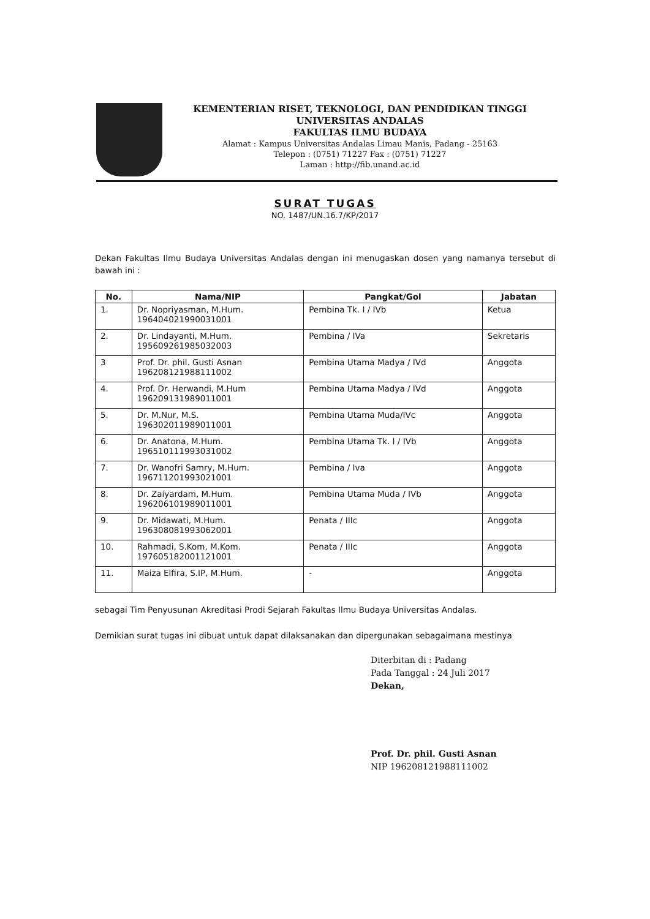KEMENTERIAN RISET, TEKNOLOGI, DAN PENDIDIKAN TINGGI
UNIVERSITAS ANDALAS
FAKULTAS ILMU BUDAYA
Alamat : Kampus Universitas Andalas Limau Manis, Padang - 25163
Telepon : (0751) 71227 Fax : (0751) 71227
Laman : http://fib.unand.ac.id
SURAT TUGAS
NO. 1487/UN.16.7/KP/2017
Dekan Fakultas Ilmu Budaya Universitas Andalas dengan ini menugaskan dosen yang namanya tersebut di bawah ini :
| No. | Nama/NIP | Pangkat/Gol | Jabatan |
| --- | --- | --- | --- |
| 1. | Dr. Nopriyasman, M.Hum. 196404021990031001 | Pembina Tk. I / IVb | Ketua |
| 2. | Dr. Lindayanti, M.Hum. 195609261985032003 | Pembina / IVa | Sekretaris |
| 3 | Prof. Dr. phil. Gusti Asnan 196208121988111002 | Pembina Utama Madya / IVd | Anggota |
| 4. | Prof. Dr. Herwandi, M.Hum 196209131989011001 | Pembina Utama Madya / IVd | Anggota |
| 5. | Dr. M.Nur, M.S. 196302011989011001 | Pembina Utama Muda/IVc | Anggota |
| 6. | Dr. Anatona, M.Hum. 196510111993031002 | Pembina Utama Tk. I / IVb | Anggota |
| 7. | Dr. Wanofri Samry, M.Hum. 196711201993021001 | Pembina / Iva | Anggota |
| 8. | Dr. Zaiyardam, M.Hum. 196206101989011001 | Pembina Utama Muda / IVb | Anggota |
| 9. | Dr. Midawati, M.Hum. 196308081993062001 | Penata / IIIc | Anggota |
| 10. | Rahmadi, S.Kom, M.Kom. 197605182001121001 | Penata / IIIc | Anggota |
| 11. | Maiza Elfira, S.IP, M.Hum. | - | Anggota |
sebagai Tim Penyusunan Akreditasi Prodi Sejarah Fakultas Ilmu Budaya Universitas Andalas.
Demikian surat tugas ini dibuat untuk dapat dilaksanakan dan dipergunakan sebagaimana mestinya
Diterbitan di : Padang
Pada Tanggal : 24 Juli 2017
Dekan,
Prof. Dr. phil. Gusti Asnan
NIP 196208121988111002